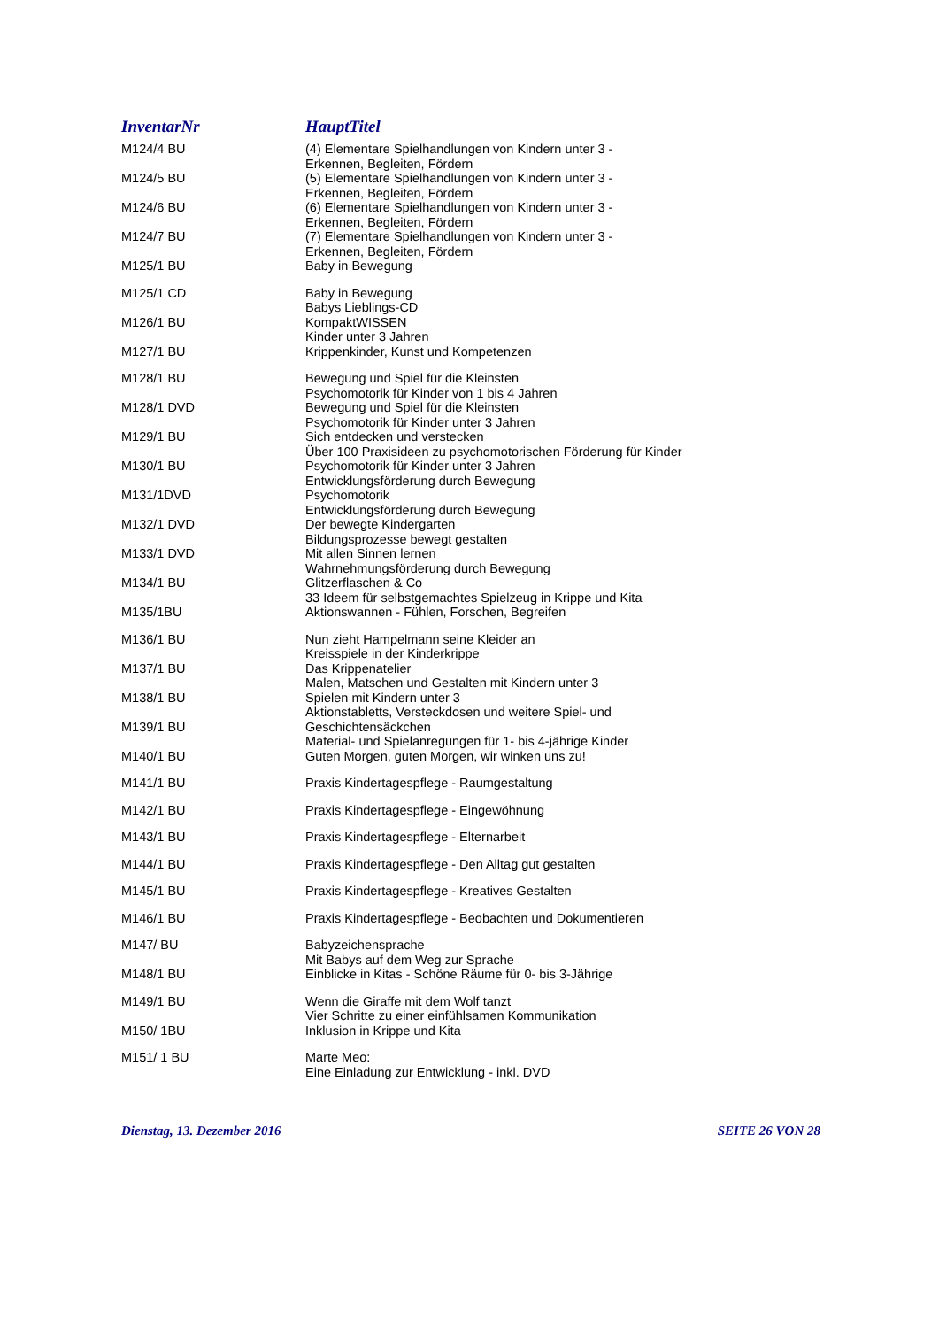| InventarNr | HauptTitel |
| --- | --- |
| M124/4 BU | (4) Elementare Spielhandlungen von Kindern unter 3 - Erkennen, Begleiten, Fördern |
| M124/5 BU | (5) Elementare Spielhandlungen von Kindern unter 3 - Erkennen, Begleiten, Fördern |
| M124/6 BU | (6) Elementare Spielhandlungen von Kindern unter 3 - Erkennen, Begleiten, Fördern |
| M124/7 BU | (7) Elementare Spielhandlungen von Kindern unter 3 - Erkennen, Begleiten, Fördern |
| M125/1 BU | Baby in Bewegung |
| M125/1 CD | Baby in Bewegung Babys Lieblings-CD |
| M126/1 BU | KompaktWISSEN Kinder unter 3 Jahren |
| M127/1 BU | Krippenkinder, Kunst und Kompetenzen |
| M128/1 BU | Bewegung und Spiel für die Kleinsten Psychomotorik für Kinder von 1 bis 4 Jahren |
| M128/1 DVD | Bewegung und Spiel für die Kleinsten Psychomotorik für Kinder unter 3 Jahren |
| M129/1 BU | Sich entdecken und verstecken Über 100 Praxisideen zu psychomotorischen Förderung für Kinder |
| M130/1 BU | Psychomotorik für Kinder unter 3 Jahren Entwicklungsförderung durch Bewegung |
| M131/1DVD | Psychomotorik Entwicklungsförderung durch Bewegung |
| M132/1 DVD | Der bewegte Kindergarten Bildungsprozesse bewegt gestalten |
| M133/1 DVD | Mit allen Sinnen lernen Wahrnehmungsförderung durch Bewegung |
| M134/1 BU | Glitzerflaschen & Co 33 Ideem für selbstgemachtes Spielzeug in Krippe und Kita |
| M135/1BU | Aktionswannen - Fühlen, Forschen, Begreifen |
| M136/1 BU | Nun zieht Hampelmann seine Kleider an Kreisspiele in der Kinderkrippe |
| M137/1 BU | Das Krippenatelier Malen, Matschen und Gestalten mit Kindern unter 3 |
| M138/1 BU | Spielen mit Kindern unter 3 Aktionstabletts, Versteckdosen und weitere Spiel- und |
| M139/1 BU | Geschichtensäckchen Material- und Spielanregungen für 1- bis 4-jährige Kinder |
| M140/1 BU | Guten Morgen, guten Morgen, wir winken uns zu! |
| M141/1 BU | Praxis Kindertagespflege - Raumgestaltung |
| M142/1 BU | Praxis Kindertagespflege - Eingewöhnung |
| M143/1 BU | Praxis Kindertagespflege - Elternarbeit |
| M144/1 BU | Praxis Kindertagespflege - Den Alltag gut gestalten |
| M145/1 BU | Praxis Kindertagespflege - Kreatives Gestalten |
| M146/1 BU | Praxis Kindertagespflege - Beobachten und Dokumentieren |
| M147/ BU | Babyzeichensprache Mit Babys auf dem Weg zur Sprache |
| M148/1 BU | Einblicke in Kitas - Schöne Räume für 0- bis 3-Jährige |
| M149/1 BU | Wenn die Giraffe mit dem Wolf tanzt Vier Schritte zu einer einfühlsamen Kommunikation |
| M150/ 1BU | Inklusion in Krippe und Kita |
| M151/ 1 BU | Marte Meo: Eine Einladung zur Entwicklung - inkl. DVD |
Dienstag, 13. Dezember 2016 SEITE 26 VON 28